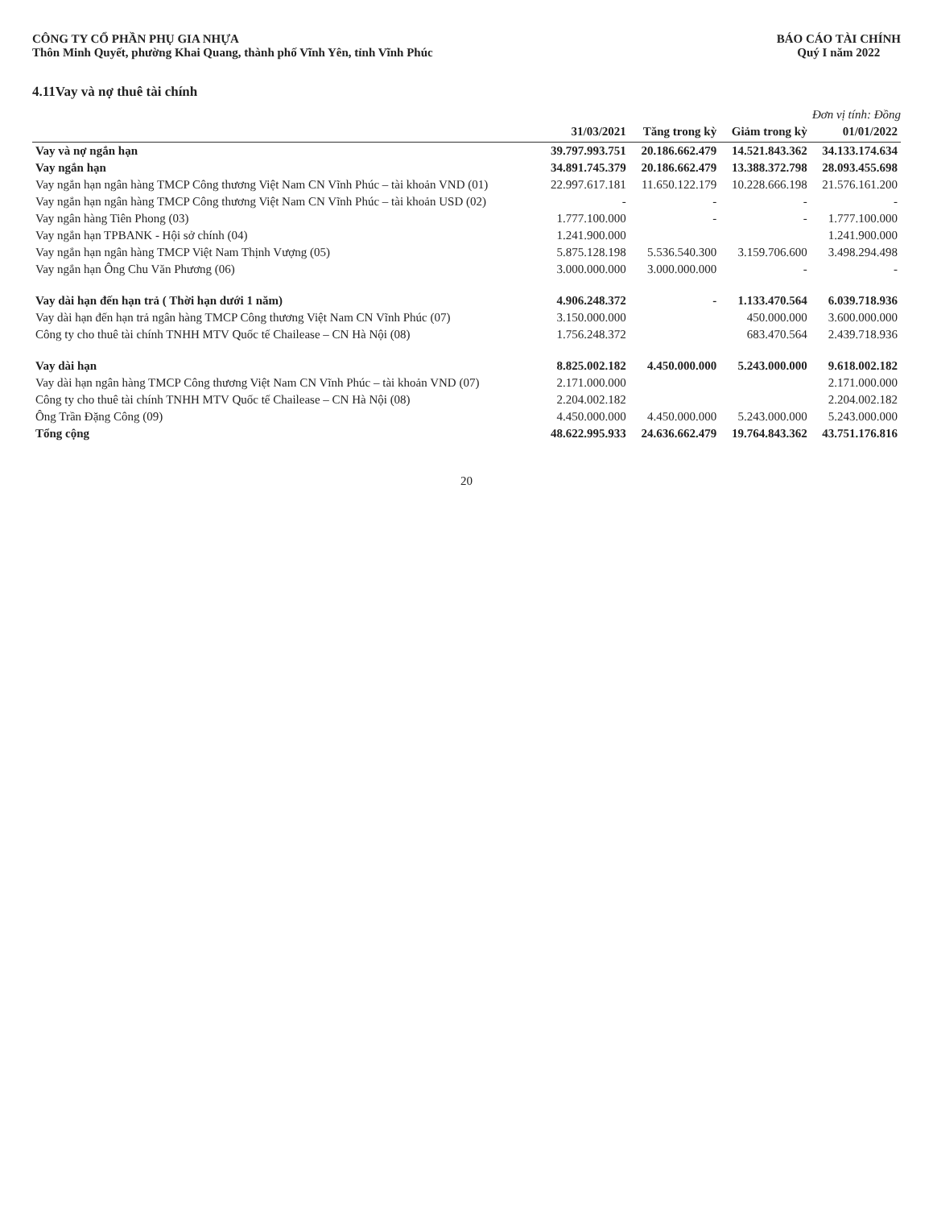CÔNG TY CỔ PHẦN PHỤ GIA NHỰA
Thôn Minh Quyết, phường Khai Quang, thành phố Vĩnh Yên, tỉnh Vĩnh Phúc
BÁO CÁO TÀI CHÍNH
Quý I năm 2022
4.11Vay và nợ thuê tài chính
Đơn vị tính: Đồng
| | 31/03/2021 | Tăng trong kỳ | Giảm trong kỳ | 01/01/2022 |
| --- | --- | --- | --- | --- |
| Vay và nợ ngắn hạn | 39.797.993.751 | 20.186.662.479 | 14.521.843.362 | 34.133.174.634 |
| Vay ngắn hạn | 34.891.745.379 | 20.186.662.479 | 13.388.372.798 | 28.093.455.698 |
| Vay ngắn hạn ngân hàng TMCP Công thương Việt Nam CN Vĩnh Phúc – tài khoản VND (01) | 22.997.617.181 | 11.650.122.179 | 10.228.666.198 | 21.576.161.200 |
| Vay ngắn hạn ngân hàng TMCP Công thương Việt Nam CN Vĩnh Phúc – tài khoản USD (02) | - | - | - | - |
| Vay ngân hàng Tiên Phong (03) | 1.777.100.000 | - | - | 1.777.100.000 |
| Vay ngắn hạn TPBANK - Hội sở chính (04) | 1.241.900.000 | | | 1.241.900.000 |
| Vay ngắn hạn ngân hàng TMCP Việt Nam Thịnh Vượng (05) | 5.875.128.198 | 5.536.540.300 | 3.159.706.600 | 3.498.294.498 |
| Vay ngắn hạn Ông Chu Văn Phương (06) | 3.000.000.000 | 3.000.000.000 | - | - |
| Vay dài hạn đến hạn trả ( Thời hạn dưới 1 năm) | 4.906.248.372 | - | 1.133.470.564 | 6.039.718.936 |
| Vay dài hạn đến hạn trả ngân hàng TMCP Công thương Việt Nam CN Vĩnh Phúc (07) | 3.150.000.000 | | 450.000.000 | 3.600.000.000 |
| Công ty cho thuê tài chính TNHH MTV Quốc tế Chailease – CN Hà Nội (08) | 1.756.248.372 | | 683.470.564 | 2.439.718.936 |
| Vay dài hạn | 8.825.002.182 | 4.450.000.000 | 5.243.000.000 | 9.618.002.182 |
| Vay dài hạn ngân hàng TMCP Công thương Việt Nam CN Vĩnh Phúc – tài khoản VND (07) | 2.171.000.000 | | | 2.171.000.000 |
| Công ty cho thuê tài chính TNHH MTV Quốc tế Chailease – CN Hà Nội (08) | 2.204.002.182 | | | 2.204.002.182 |
| Ông Trần Đặng Công (09) | 4.450.000.000 | 4.450.000.000 | 5.243.000.000 | 5.243.000.000 |
| Tổng cộng | 48.622.995.933 | 24.636.662.479 | 19.764.843.362 | 43.751.176.816 |
20